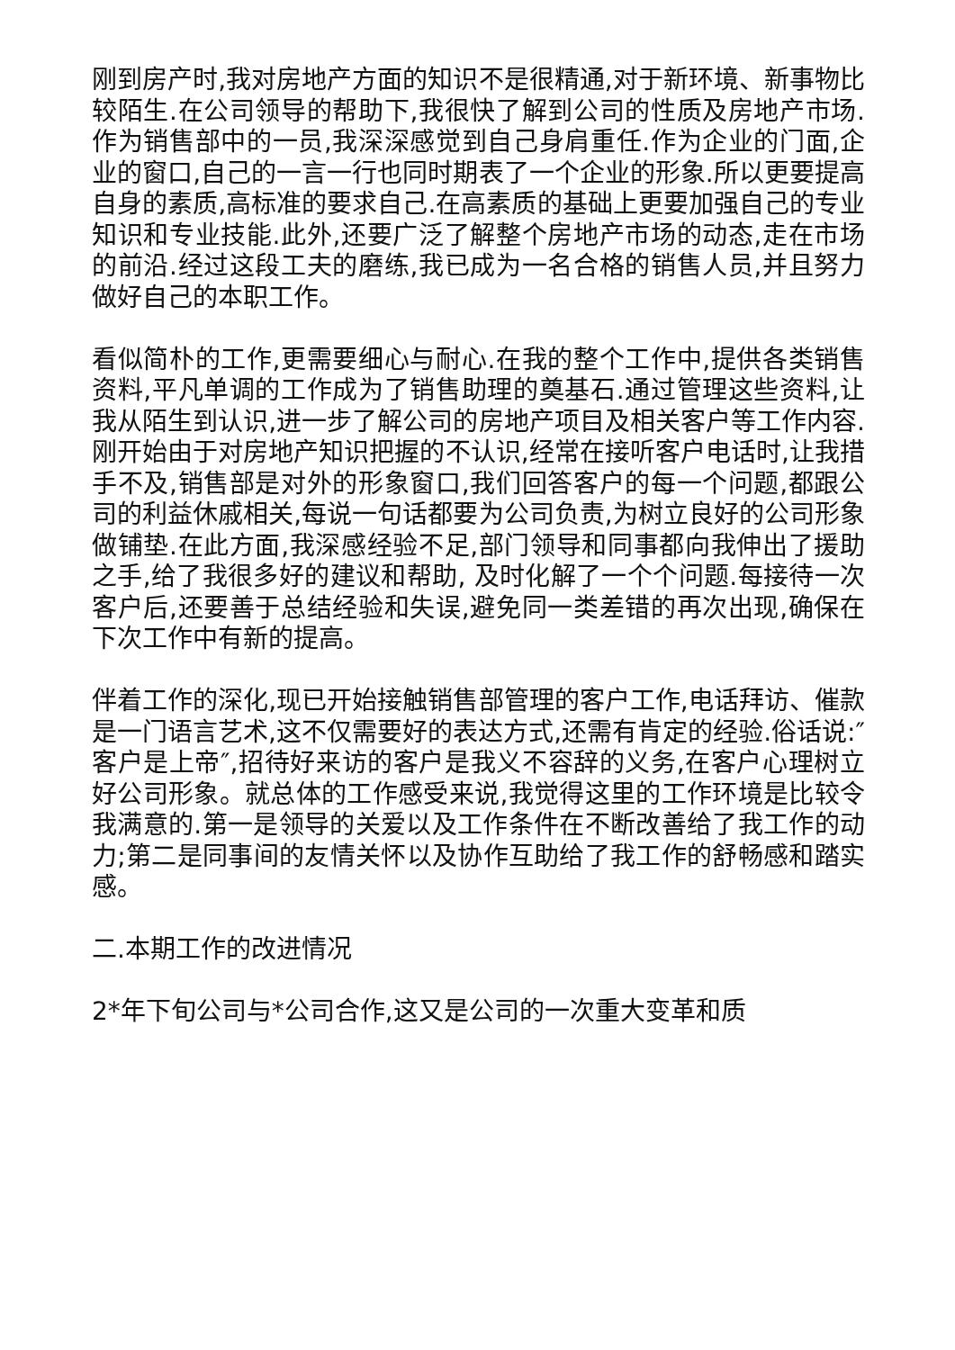刚到房产时,我对房地产方面的知识不是很精通,对于新环境、新事物比较陌生.在公司领导的帮助下,我很快了解到公司的性质及房地产市场.作为销售部中的一员,我深深感觉到自己身肩重任.作为企业的门面,企业的窗口,自己的一言一行也同时期表了一个企业的形象.所以更要提高自身的素质,高标准的要求自己.在高素质的基础上更要加强自己的专业知识和专业技能.此外,还要广泛了解整个房地产市场的动态,走在市场的前沿.经过这段工夫的磨练,我已成为一名合格的销售人员,并且努力做好自己的本职工作。
看似简朴的工作,更需要细心与耐心.在我的整个工作中,提供各类销售资料,平凡单调的工作成为了销售助理的奠基石.通过管理这些资料,让我从陌生到认识,进一步了解公司的房地产项目及相关客户等工作内容.刚开始由于对房地产知识把握的不认识,经常在接听客户电话时,让我措手不及,销售部是对外的形象窗口,我们回答客户的每一个问题,都跟公司的利益休戚相关,每说一句话都要为公司负责,为树立良好的公司形象做铺垫.在此方面,我深感经验不足,部门领导和同事都向我伸出了援助之手,给了我很多好的建议和帮助, 及时化解了一个个问题.每接待一次客户后,还要善于总结经验和失误,避免同一类差错的再次出现,确保在下次工作中有新的提高。
伴着工作的深化,现已开始接触销售部管理的客户工作,电话拜访、催款是一门语言艺术,这不仅需要好的表达方式,还需有肯定的经验.俗话说:″客户是上帝″,招待好来访的客户是我义不容辞的义务,在客户心理树立好公司形象。就总体的工作感受来说,我觉得这里的工作环境是比较令我满意的.第一是领导的关爱以及工作条件在不断改善给了我工作的动力;第二是同事间的友情关怀以及协作互助给了我工作的舒畅感和踏实感。
二.本期工作的改进情况
2*年下旬公司与*公司合作,这又是公司的一次重大变革和质